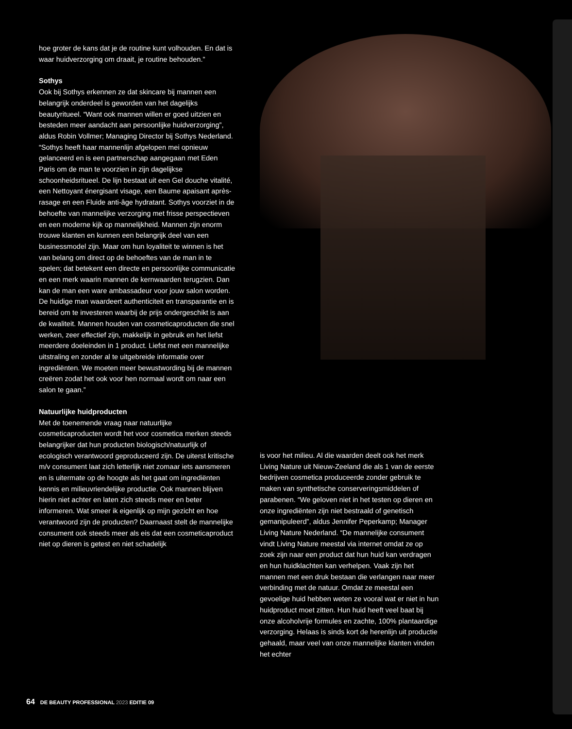hoe groter de kans dat je de routine kunt volhouden. En dat is waar huidverzorging om draait, je routine behouden.”
Sothys
Ook bij Sothys erkennen ze dat skincare bij mannen een belangrijk onderdeel is geworden van het dagelijks beautyritueel. “Want ook mannen willen er goed uitzien en besteden meer aandacht aan persoonlijke huidverzorging”, aldus Robin Vollmer; Managing Director bij Sothys Nederland. “Sothys heeft haar mannenlijn afgelopen mei opnieuw gelanceerd en is een partnerschap aangegaan met Eden Paris om de man te voorzien in zijn dagelijkse schoonheidsritueel. De lijn bestaat uit een Gel douche vitalité, een Nettoyant énergisant visage, een Baume apaisant après-rasage en een Fluide anti-âge hydratant. Sothys voorziet in de behoefte van mannelijke verzorging met frisse perspectieven en een moderne kijk op mannelijkheid. Mannen zijn enorm trouwe klanten en kunnen een belangrijk deel van een businessmodel zijn. Maar om hun loyaliteit te winnen is het van belang om direct op de behoeftes van de man in te spelen; dat betekent een directe en persoonlijke communicatie en een merk waarin mannen de kernwaarden terugzien. Dan kan de man een ware ambassadeur voor jouw salon worden. De huidige man waardeert authenticiteit en transparantie en is bereid om te investeren waarbij de prijs ondergeschikt is aan de kwaliteit. Mannen houden van cosmeticaproducten die snel werken, zeer effectief zijn, makkelijk in gebruik en het liefst meerdere doeleinden in 1 product. Liefst met een mannelijke uitstraling en zonder al te uitgebreide informatie over ingrediënten. We moeten meer bewustwording bij de mannen creëren zodat het ook voor hen normaal wordt om naar een salon te gaan.”
Natuurlijke huidproducten
Met de toenemende vraag naar natuurlijke cosmeticaproducten wordt het voor cosmetica merken steeds belangrijker dat hun producten biologisch/natuurlijk of ecologisch verantwoord geproduceerd zijn. De uiterst kritische m/v consument laat zich letterlijk niet zomaar iets aansmeren en is uitermate op de hoogte als het gaat om ingrediënten kennis en milieuvriendelijke productie. Ook mannen blijven hierin niet achter en laten zich steeds meer en beter informeren. Wat smeer ik eigenlijk op mijn gezicht en hoe verantwoord zijn de producten? Daarnaast stelt de mannelijke consument ook steeds meer als eis dat een cosmeticaproduct niet op dieren is getest en niet schadelijk
is voor het milieu. Al die waarden deelt ook het merk Living Nature uit Nieuw-Zeeland die als 1 van de eerste bedrijven cosmetica produceerde zonder gebruik te maken van synthetische conserveringsmiddelen of parabenen. “We geloven niet in het testen op dieren en onze ingrediënten zijn niet bestraald of genetisch gemanipuleerd”, aldus Jennifer Peperkamp; Manager Living Nature Nederland. “De mannelijke consument vindt Living Nature meestal via internet omdat ze op zoek zijn naar een product dat hun huid kan verdragen en hun huidklachten kan verhelpen. Vaak zijn het mannen met een druk bestaan die verlangen naar meer verbinding met de natuur. Omdat ze meestal een gevoelige huid hebben weten ze vooral wat er niet in hun huidproduct moet zitten. Hun huid heeft veel baat bij onze alcoholvrije formules en zachte, 100% plantaardige verzorging. Helaas is sinds kort de herenlijn uit productie gehaald, maar veel van onze mannelijke klanten vinden het echter
64 DE BEAUTY PROFESSIONAL 2023 EDITIE 09